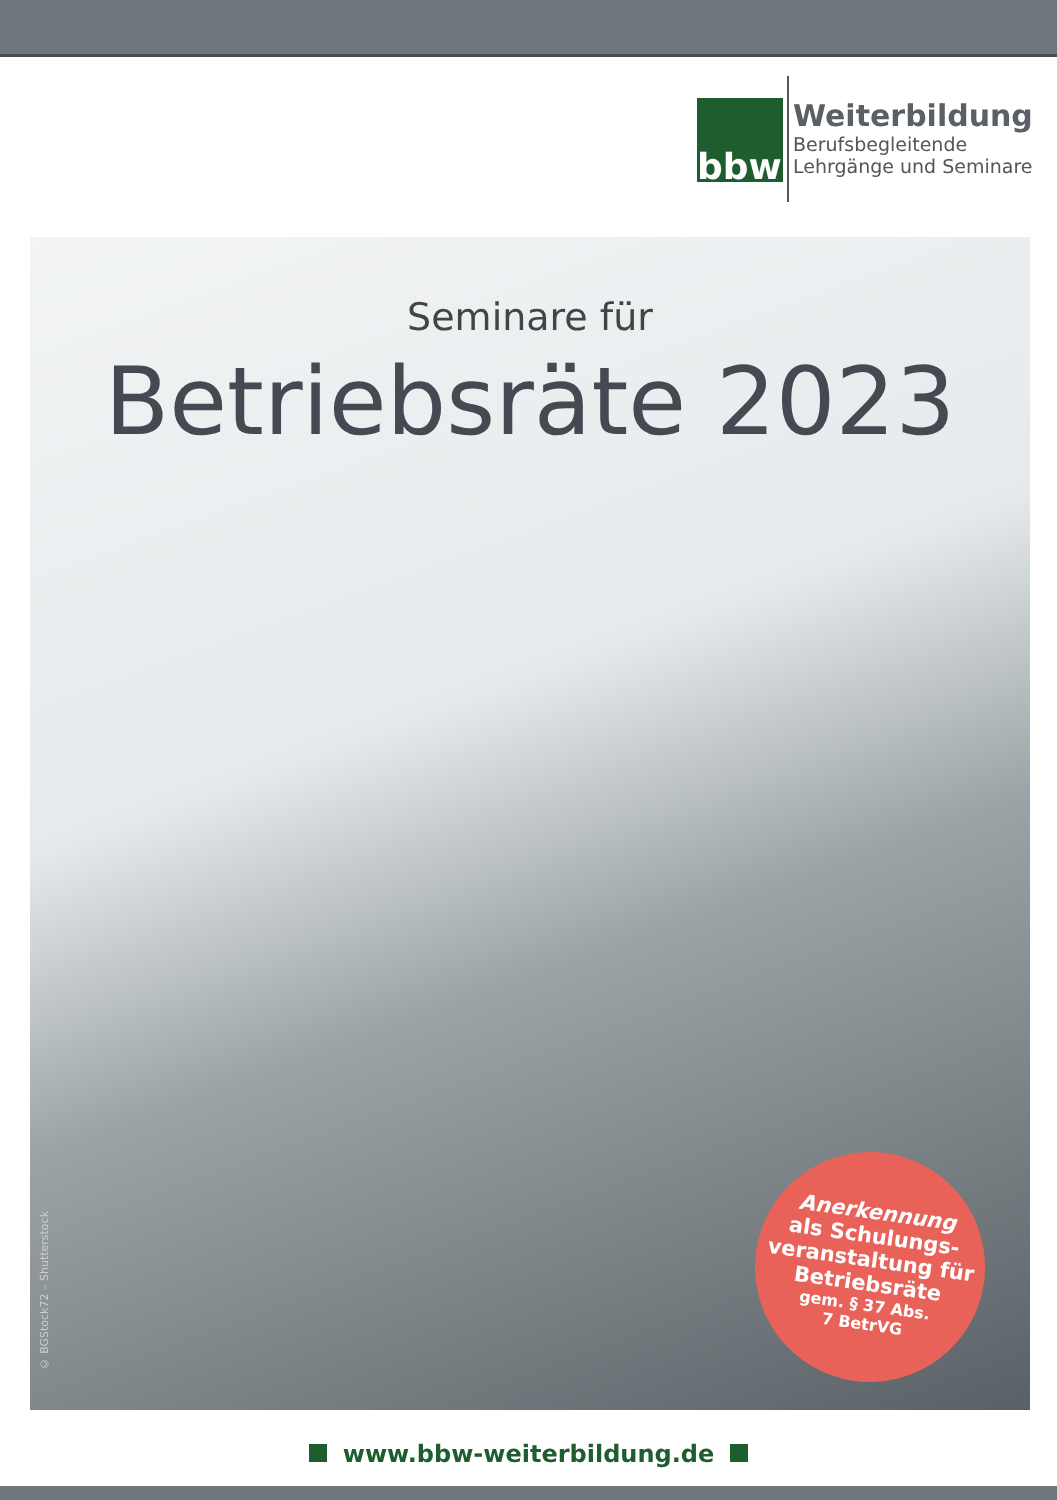bbw
Weiterbildung
Berufsbegleitende
Lehrgänge und Seminare
Seminare für
Betriebsräte 2023
Anerkennung
als Schulungs-
veranstaltung für
Betriebsräte
gem. § 37 Abs.
7 BetrVG
© BGStock72 – Shutterstock
www.bbw-weiterbildung.de